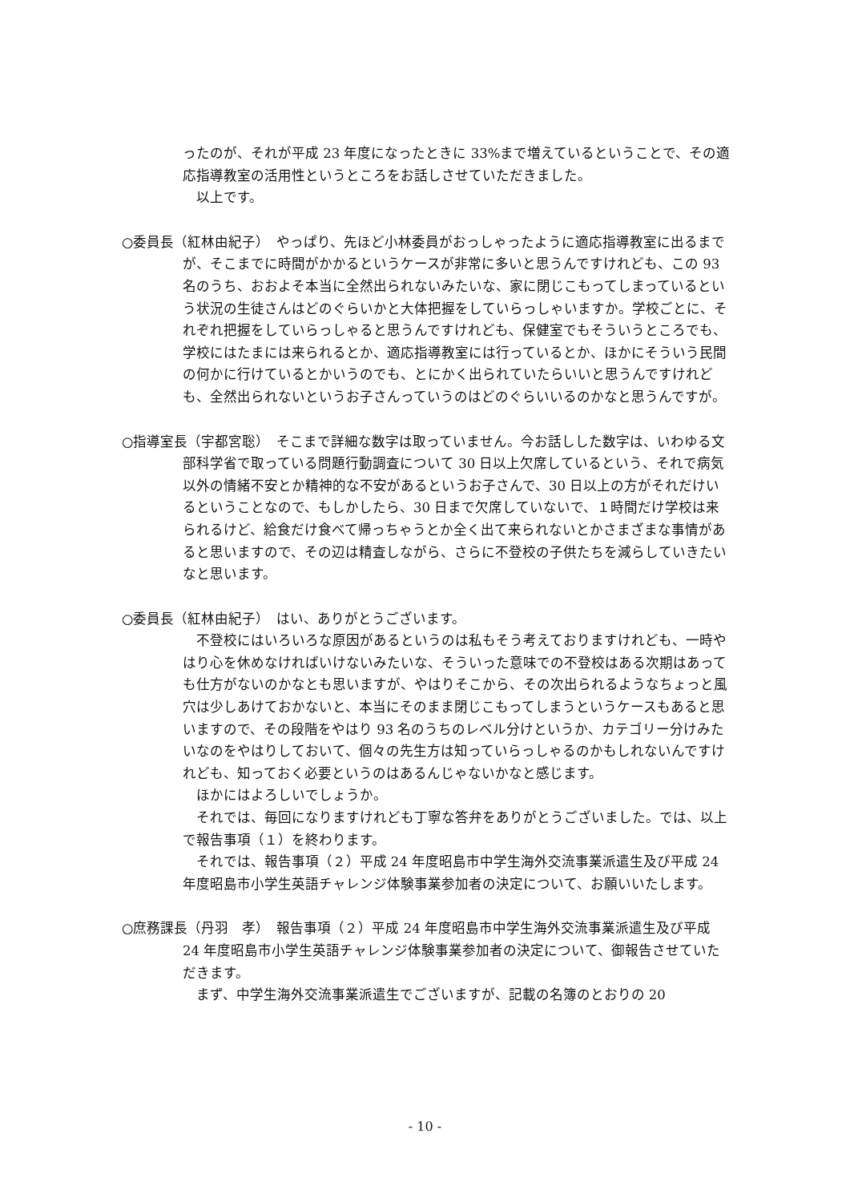ったのが、それが平成 23 年度になったときに 33%まで増えているということで、その適応指導教室の活用性というところをお話しさせていただきました。
以上です。
○委員長（紅林由紀子）　やっぱり、先ほど小林委員がおっしゃったように適応指導教室に出るまでが、そこまでに時間がかかるというケースが非常に多いと思うんですけれども、この 93 名のうち、おおよそ本当に全然出られないみたいな、家に閉じこもってしまっているという状況の生徒さんはどのぐらいかと大体把握をしていらっしゃいますか。学校ごとに、それぞれ把握をしていらっしゃると思うんですけれども、保健室でもそういうところでも、学校にはたまには来られるとか、適応指導教室には行っているとか、ほかにそういう民間の何かに行けているとかいうのでも、とにかく出られていたらいいと思うんですけれども、全然出られないというお子さんっていうのはどのぐらいいるのかなと思うんですが。
○指導室長（宇都宮聡）　そこまで詳細な数字は取っていません。今お話しした数字は、いわゆる文部科学省で取っている問題行動調査について 30 日以上欠席しているという、それで病気以外の情緒不安とか精神的な不安があるというお子さんで、30 日以上の方がそれだけいるということなので、もしかしたら、30 日まで欠席していないで、１時間だけ学校は来られるけど、給食だけ食べて帰っちゃうとか全く出て来られないとかさまざまな事情があると思いますので、その辺は精査しながら、さらに不登校の子供たちを減らしていきたいなと思います。
○委員長（紅林由紀子）　はい、ありがとうございます。
不登校にはいろいろな原因があるというのは私もそう考えておりますけれども、一時やはり心を休めなければいけないみたいな、そういった意味での不登校はある次期はあっても仕方がないのかなとも思いますが、やはりそこから、その次出られるようなちょっと風穴は少しあけておかないと、本当にそのまま閉じこもってしまうというケースもあると思いますので、その段階をやはり 93 名のうちのレベル分けというか、カテゴリー分けみたいなのをやはりしておいて、個々の先生方は知っていらっしゃるのかもしれないんですけれども、知っておく必要というのはあるんじゃないかなと感じます。
ほかにはよろしいでしょうか。
それでは、毎回になりますけれども丁寧な答弁をありがとうございました。では、以上で報告事項（１）を終わります。
それでは、報告事項（２）平成 24 年度昭島市中学生海外交流事業派遣生及び平成 24 年度昭島市小学生英語チャレンジ体験事業参加者の決定について、お願いいたします。
○庶務課長（丹羽　孝）　報告事項（２）平成 24 年度昭島市中学生海外交流事業派遣生及び平成 24 年度昭島市小学生英語チャレンジ体験事業参加者の決定について、御報告させていただきます。
まず、中学生海外交流事業派遣生でございますが、記載の名簿のとおりの 20
- 10 -